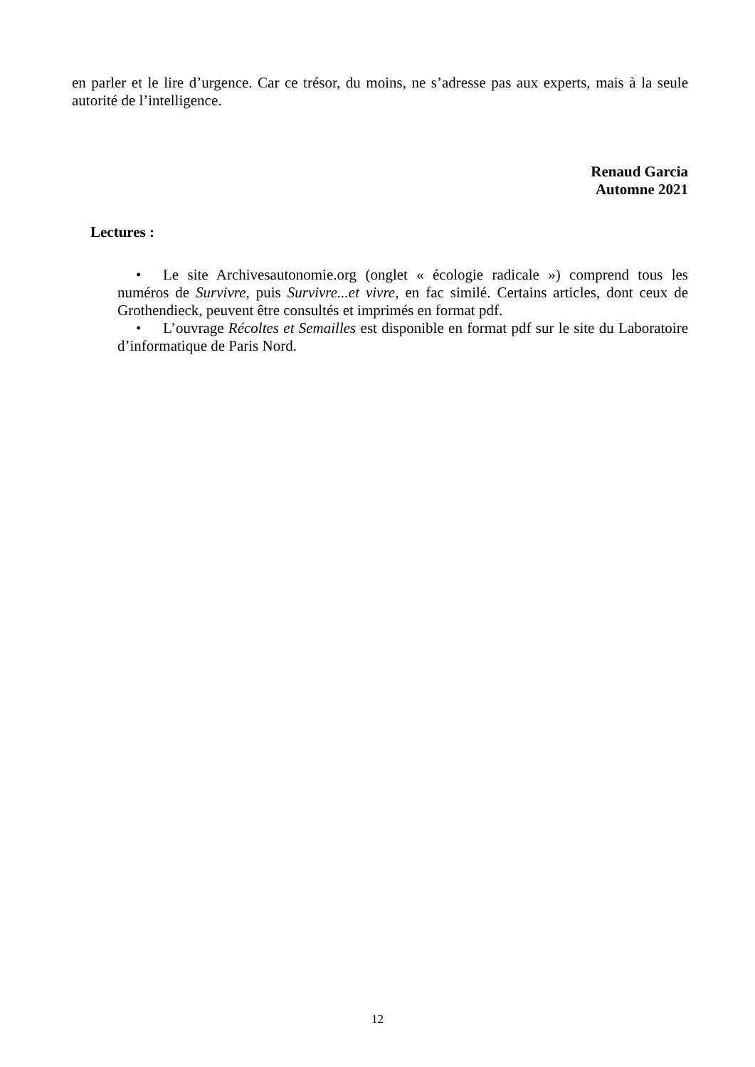en parler et le lire d’urgence. Car ce trésor, du moins, ne s’adresse pas aux experts, mais à la seule autorité de l’intelligence.
Renaud Garcia
Automne 2021
Lectures :
• Le site Archivesautonomie.org (onglet « écologie radicale ») comprend tous les numéros de Survivre, puis Survivre...et vivre, en fac similé. Certains articles, dont ceux de Grothendieck, peuvent être consultés et imprimés en format pdf.
• L’ouvrage Récoltes et Semailles est disponible en format pdf sur le site du Laboratoire d’informatique de Paris Nord.
12